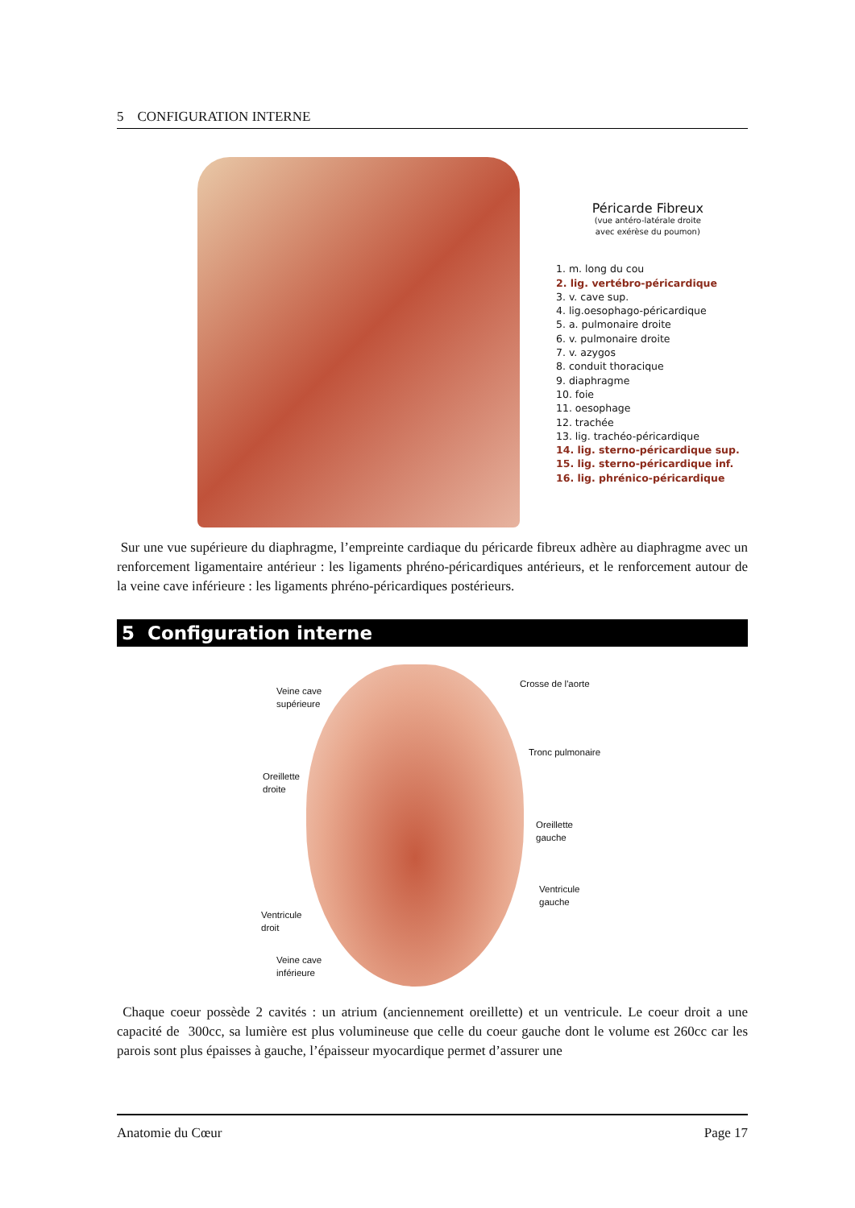5 CONFIGURATION INTERNE
Péricarde Fibreux
(vue antéro-latérale droite
avec exérèse du poumon)
1. m. long du cou
2. lig. vertébro-péricardique
3. v. cave sup.
4. lig.oesophago-péricardique
5. a. pulmonaire droite
6. v. pulmonaire droite
7. v. azygos
8. conduit thoracique
9. diaphragme
10. foie
11. oesophage
12. trachée
13. lig. trachéo-péricardique
14. lig. sterno-péricardique sup.
15. lig. sterno-péricardique inf.
16. lig. phrénico-péricardique
Sur une vue supérieure du diaphragme, l’empreinte cardiaque du péricarde fibreux adhère au diaphragme avec un renforcement ligamentaire antérieur : les ligaments phréno-péricardiques antérieurs, et le renforcement autour de la veine cave inférieure : les ligaments phréno-péricardiques postérieurs.
5 Configuration interne
Veine cave
supérieure
Crosse de l'aorte
Tronc pulmonaire
Oreillette
droite
Oreillette
gauche
Ventricule
gauche
Ventricule
droit
Veine cave
inférieure
Chaque coeur possède 2 cavités : un atrium (anciennement oreillette) et un ventricule. Le coeur droit a une capacité de 300cc, sa lumière est plus volumineuse que celle du coeur gauche dont le volume est 260cc car les parois sont plus épaisses à gauche, l’épaisseur myocardique permet d’assurer une
Anatomie du Cœur Page 17